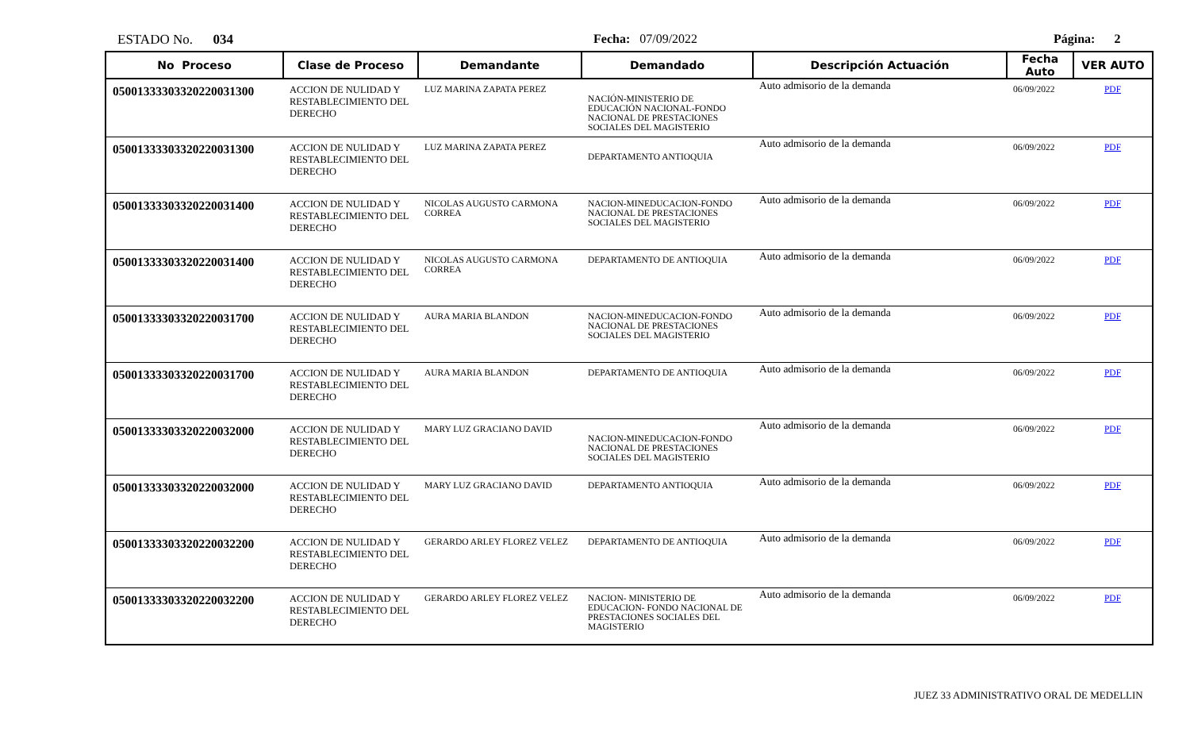ESTADO No. 034 Fecha: 07/09/2022 Página: 2
| No Proceso | Clase de Proceso | Demandante | Demandado | Descripción Actuación | Fecha Auto | VER AUTO |
| --- | --- | --- | --- | --- | --- | --- |
| 05001333303320220031300 | ACCION DE NULIDAD Y RESTABLECIMIENTO DEL DERECHO | LUZ MARINA ZAPATA PEREZ | NACIÓN-MINISTERIO DE EDUCACIÓN NACIONAL-FONDO NACIONAL DE PRESTACIONES SOCIALES DEL MAGISTERIO | Auto admisorio de la demanda | 06/09/2022 | PDF |
| 05001333303320220031300 | ACCION DE NULIDAD Y RESTABLECIMIENTO DEL DERECHO | LUZ MARINA ZAPATA PEREZ | DEPARTAMENTO ANTIOQUIA | Auto admisorio de la demanda | 06/09/2022 | PDF |
| 05001333303320220031400 | ACCION DE NULIDAD Y RESTABLECIMIENTO DEL DERECHO | NICOLAS AUGUSTO CARMONA CORREA | NACION-MINEDUCACION-FONDO NACIONAL DE PRESTACIONES SOCIALES DEL MAGISTERIO | Auto admisorio de la demanda | 06/09/2022 | PDF |
| 05001333303320220031400 | ACCION DE NULIDAD Y RESTABLECIMIENTO DEL DERECHO | NICOLAS AUGUSTO CARMONA CORREA | DEPARTAMENTO DE ANTIOQUIA | Auto admisorio de la demanda | 06/09/2022 | PDF |
| 05001333303320220031700 | ACCION DE NULIDAD Y RESTABLECIMIENTO DEL DERECHO | AURA MARIA BLANDON | NACION-MINEDUCACION-FONDO NACIONAL DE PRESTACIONES SOCIALES DEL MAGISTERIO | Auto admisorio de la demanda | 06/09/2022 | PDF |
| 05001333303320220031700 | ACCION DE NULIDAD Y RESTABLECIMIENTO DEL DERECHO | AURA MARIA BLANDON | DEPARTAMENTO DE ANTIOQUIA | Auto admisorio de la demanda | 06/09/2022 | PDF |
| 05001333303320220032000 | ACCION DE NULIDAD Y RESTABLECIMIENTO DEL DERECHO | MARY LUZ GRACIANO DAVID | NACION-MINEDUCACION-FONDO NACIONAL DE PRESTACIONES SOCIALES DEL MAGISTERIO | Auto admisorio de la demanda | 06/09/2022 | PDF |
| 05001333303320220032000 | ACCION DE NULIDAD Y RESTABLECIMIENTO DEL DERECHO | MARY LUZ GRACIANO DAVID | DEPARTAMENTO ANTIOQUIA | Auto admisorio de la demanda | 06/09/2022 | PDF |
| 05001333303320220032200 | ACCION DE NULIDAD Y RESTABLECIMIENTO DEL DERECHO | GERARDO ARLEY FLOREZ VELEZ | DEPARTAMENTO DE ANTIOQUIA | Auto admisorio de la demanda | 06/09/2022 | PDF |
| 05001333303320220032200 | ACCION DE NULIDAD Y RESTABLECIMIENTO DEL DERECHO | GERARDO ARLEY FLOREZ VELEZ | NACION- MINISTERIO DE EDUCACION- FONDO NACIONAL DE PRESTACIONES SOCIALES DEL MAGISTERIO | Auto admisorio de la demanda | 06/09/2022 | PDF |
JUEZ 33 ADMINISTRATIVO ORAL DE MEDELLIN